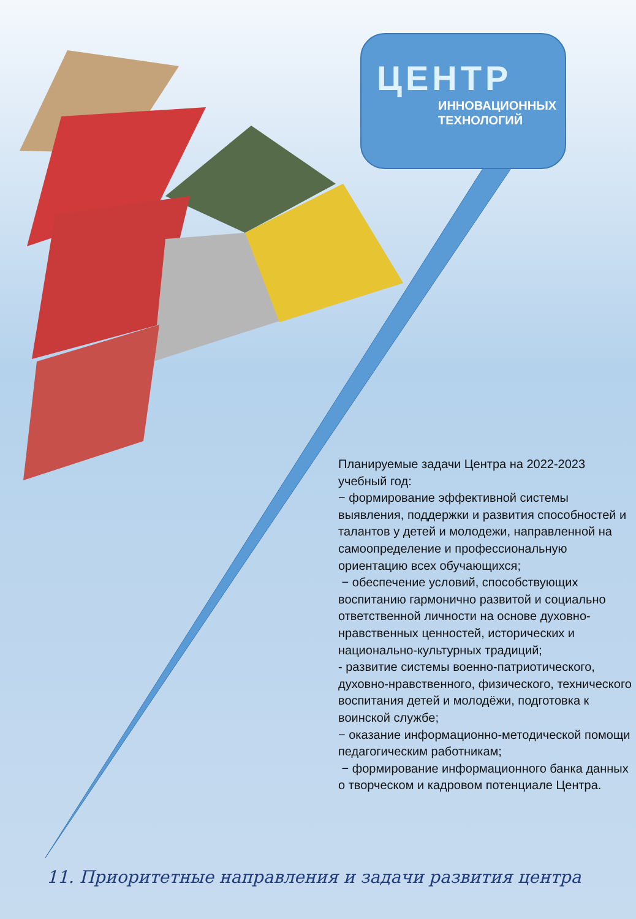ЦЕНТР
ИННОВАЦИОННЫХ
ТЕХНОЛОГИЙ
Планируемые задачи Центра на 2022-2023 учебный год:
− формирование эффективной системы выявления, поддержки и развития способностей и талантов у детей и молодежи, направленной на самоопределение и профессиональную ориентацию всех обучающихся;
− обеспечение условий, способствующих воспитанию гармонично развитой и социально ответственной личности на основе духовно-нравственных ценностей, исторических и национально-культурных традиций;
- развитие системы военно-патриотического, духовно-нравственного, физического, технического воспитания детей и молодёжи, подготовка к воинской службе;
− оказание информационно-методической помощи педагогическим работникам;
− формирование информационного банка данных о творческом и кадровом потенциале Центра.
11. Приоритетные направления и задачи развития центра